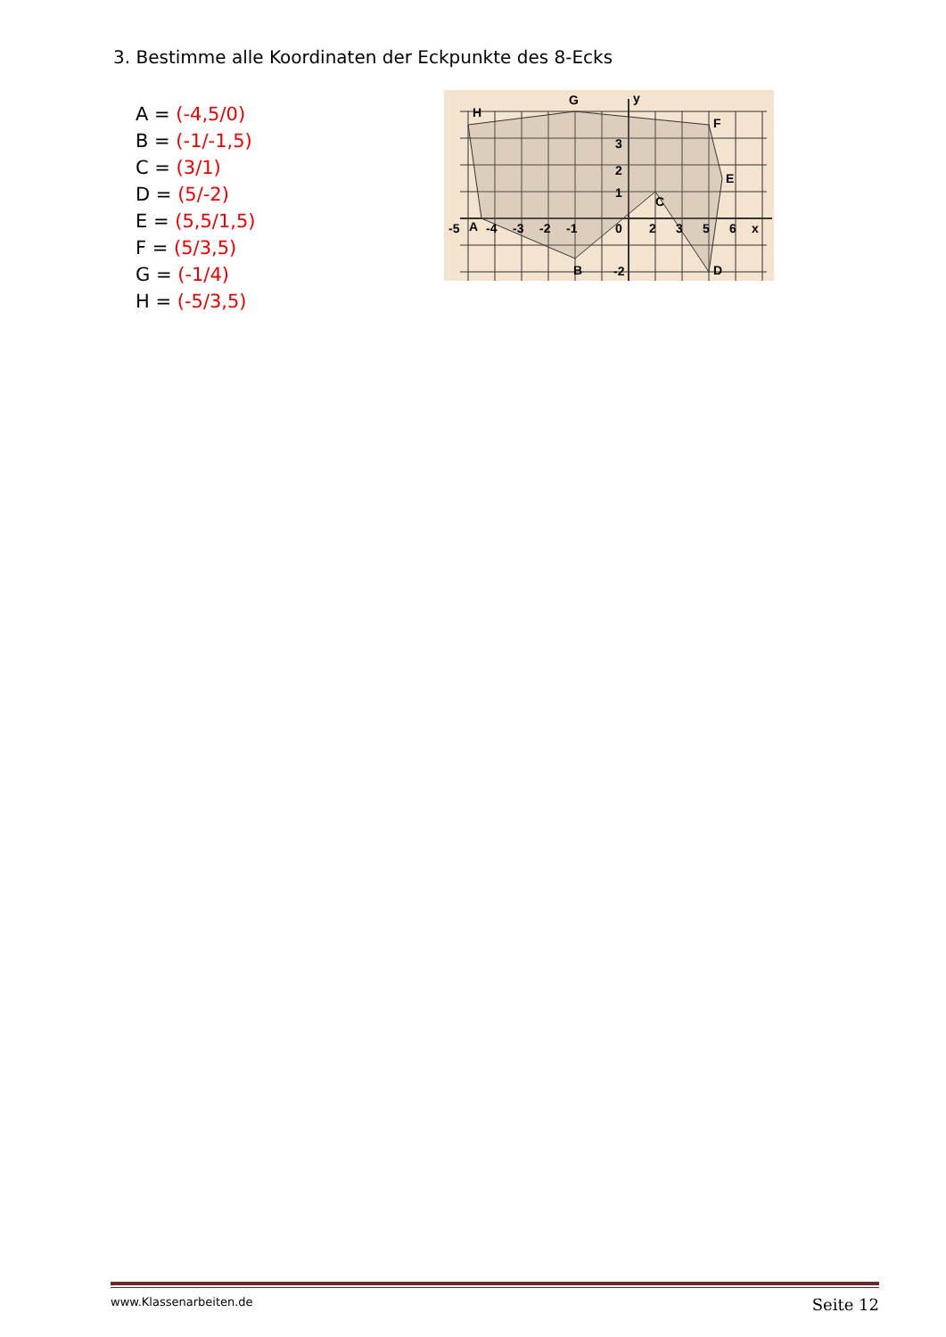3. Bestimme alle Koordinaten der Eckpunkte des 8-Ecks
A = (-4,5/0)
B = (-1/-1,5)
C = (3/1)
D = (5/-2)
E = (5,5/1,5)
F = (5/3,5)
G = (-1/4)
H = (-5/3,5)
G
y
H
F
E
C
A
B
D
-5
-4
-3
-2
-1
0
2
3
5
6
x
3
2
1
-2
www.Klassenarbeiten.de Seite 12